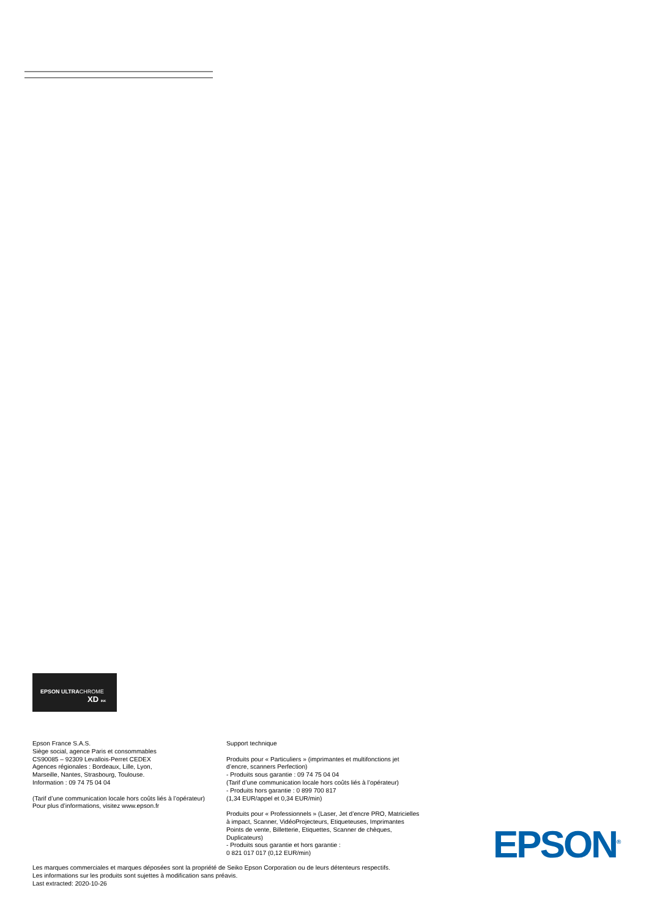EPSON ULTRACHROME
XD INK
Epson France S.A.S.
Siège social, agence Paris et consommables
CS90085 – 92309 Levallois-Perret CEDEX
Agences régionales : Bordeaux, Lille, Lyon,
Marseille, Nantes, Strasbourg, Toulouse.
Information : 09 74 75 04 04
(Tarif d’une communication locale hors coûts liés à l’opérateur)
Pour plus d’informations, visitez www.epson.fr
Support technique
Produits pour « Particuliers » (imprimantes et multifonctions jet d’encre, scanners Perfection)
- Produits sous garantie : 09 74 75 04 04
(Tarif d’une communication locale hors coûts liés à l’opérateur)
- Produits hors garantie : 0 899 700 817
(1,34 EUR/appel et 0,34 EUR/min)
Produits pour « Professionnels » (Laser, Jet d’encre PRO, Matricielles à impact, Scanner, VidéoProjecteurs, Etiqueteuses, Imprimantes Points de vente, Billetterie, Etiquettes, Scanner de chèques, Duplicateurs)
- Produits sous garantie et hors garantie :
0 821 017 017 (0,12 EUR/min)
Les marques commerciales et marques déposées sont la propriété de Seiko Epson Corporation ou de leurs détenteurs respectifs.
Les informations sur les produits sont sujettes à modification sans préavis.
Last extracted: 2020-10-26
EPSON<sup>®</sup>